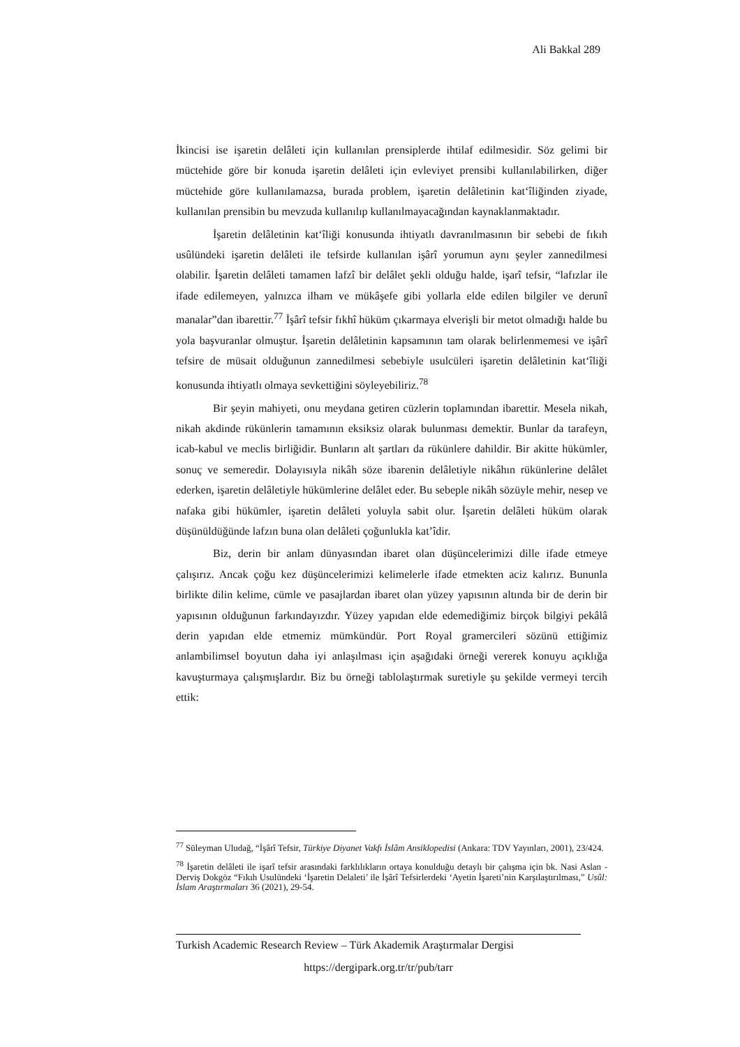Ali Bakkal 289
İkincisi ise işaretin delâleti için kullanılan prensiplerde ihtilaf edilmesidir. Söz gelimi bir müctehide göre bir konuda işaretin delâleti için evleviyet prensibi kullanılabilirken, diğer müctehide göre kullanılamazsa, burada problem, işaretin delâletinin kat‘îliğinden ziyade, kullanılan prensibin bu mevzuda kullanılıp kullanılmayacağından kaynaklanmaktadır.
İşaretin delâletinin kat‘îliği konusunda ihtiyatlı davranılmasının bir sebebi de fıkıh usûlündeki işaretin delâleti ile tefsirde kullanılan işârî yorumun aynı şeyler zannedilmesi olabilir. İşaretin delâleti tamamen lafzî bir delâlet şekli olduğu halde, işarî tefsir, “lafızlar ile ifade edilemeyen, yalnızca ilham ve mükâşefe gibi yollarla elde edilen bilgiler ve derunî manalar”dan ibarettir.<sup>77</sup> İşârî tefsir fıkhî hüküm çıkarmaya elverişli bir metot olmadığı halde bu yola başvuranlar olmuştur. İşaretin delâletinin kapsamının tam olarak belirlenmemesi ve işârî tefsire de müsait olduğunun zannedilmesi sebebiyle usulcüleri işaretin delâletinin kat‘îliği konusunda ihtiyatlı olmaya sevkettiğini söyleyebiliriz.<sup>78</sup>
Bir şeyin mahiyeti, onu meydana getiren cüzlerin toplamından ibarettir. Mesela nikah, nikah akdinde rükünlerin tamamının eksiksiz olarak bulunması demektir. Bunlar da tarafeyn, icab-kabul ve meclis birliğidir. Bunların alt şartları da rükünlere dahildir. Bir akitte hükümler, sonuç ve semeredir. Dolayısıyla nikâh söze ibarenin delâletiyle nikâhın rükünlerine delâlet ederken, işaretin delâletiyle hükümlerine delâlet eder. Bu sebeple nikâh sözüyle mehir, nesep ve nafaka gibi hükümler, işaretin delâleti yoluyla sabit olur. İşaretin delâleti hüküm olarak düşünüldüğünde lafzın buna olan delâleti çoğunlukla kat’îdir.
Biz, derin bir anlam dünyasından ibaret olan düşüncelerimizi dille ifade etmeye çalışırız. Ancak çoğu kez düşüncelerimizi kelimelerle ifade etmekten aciz kalırız. Bununla birlikte dilin kelime, cümle ve pasajlardan ibaret olan yüzey yapısının altında bir de derin bir yapısının olduğunun farkındayızdır. Yüzey yapıdan elde edemediğimiz birçok bilgiyi pekâlâ derin yapıdan elde etmemiz mümkündür. Port Royal gramercileri sözünü ettiğimiz anlambilimsel boyutun daha iyi anlaşılması için aşağıdaki örneği vererek konuyu açıklığa kavuşturmaya çalışmışlardır. Biz bu örneği tablolaştırmak suretiyle şu şekilde vermeyi tercih ettik:
<sup>77</sup> Süleyman Uludağ, “İşârî Tefsir, Türkiye Diyanet Vakfı İslâm Ansiklopedisi (Ankara: TDV Yayınları, 2001), 23/424.
<sup>78</sup> İşaretin delâleti ile işarî tefsir arasındaki farklılıkların ortaya konulduğu detaylı bir çalışma için bk. Nasi Aslan - Derviş Dokgöz “Fıkıh Usulündeki ‘İşaretin Delaleti’ ile İşârî Tefsirlerdeki ‘Ayetin İşareti’nin Karşılaştırılması,” Usûl: İslam Araştırmaları 36 (2021), 29-54.
Turkish Academic Research Review – Türk Akademik Araştırmalar Dergisi
https://dergipark.org.tr/tr/pub/tarr